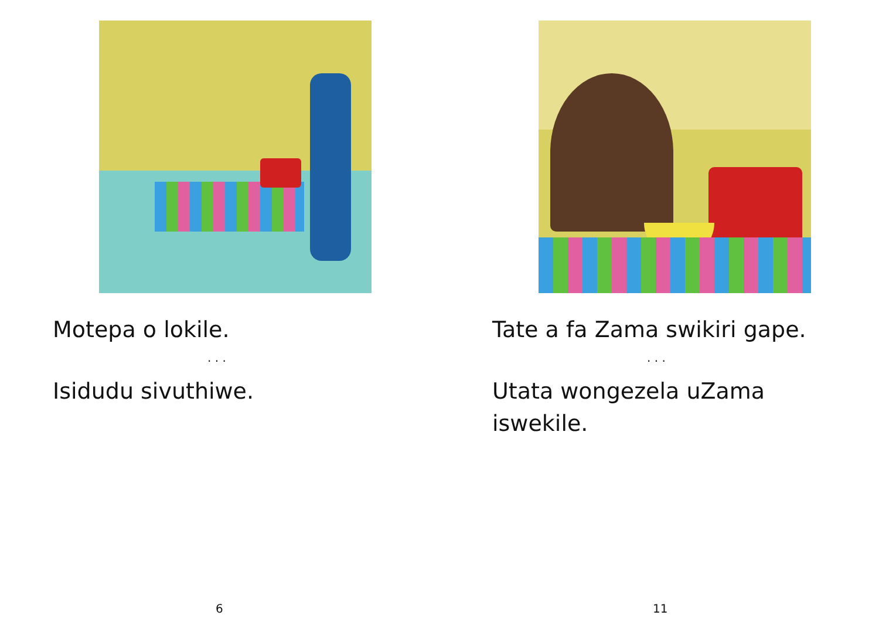Motepa o lokile.
. . .
Isidudu sivuthiwe.
6
Tate a fa Zama swikiri gape.
. . .
Utata wongezela uZama iswekile.
11